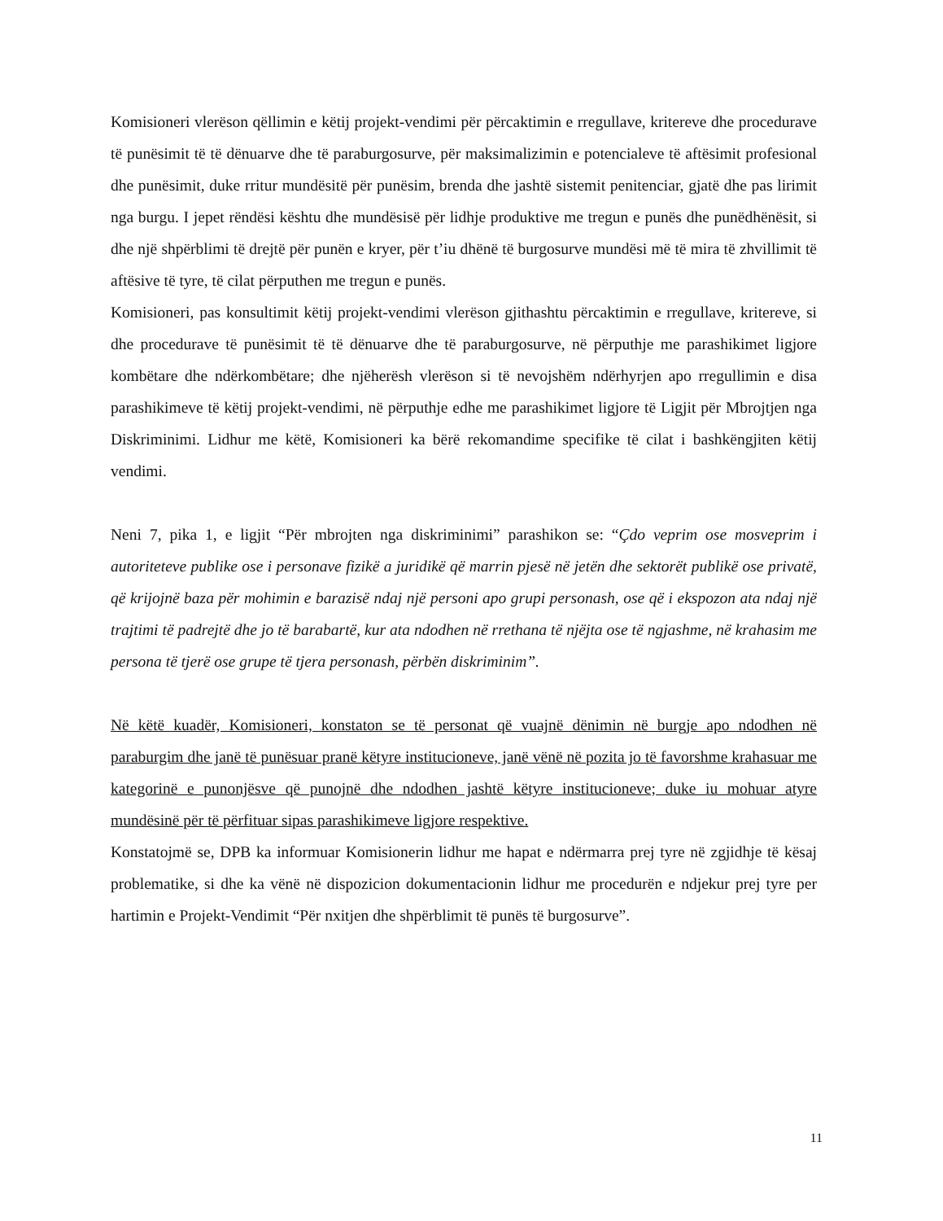Komisioneri vlerëson qëllimin e këtij projekt-vendimi për përcaktimin e rregullave, kritereve dhe procedurave të punësimit të të dënuarve dhe të paraburgosurve, për maksimalizimin e potencialeve të aftësimit profesional dhe punësimit, duke rritur mundësitë për punësim, brenda dhe jashtë sistemit penitenciar, gjatë dhe pas lirimit nga burgu. I jepet rëndësi kështu dhe mundësisë për lidhje produktive me tregun e punës dhe punëdhënësit, si dhe një shpërblimi të drejtë për punën e kryer, për t’iu dhënë të burgosurve mundësi më të mira të zhvillimit të aftësive të tyre, të cilat përputhen me tregun e punës.
Komisioneri, pas konsultimit këtij projekt-vendimi vlerëson gjithashtu përcaktimin e rregullave, kritereve, si dhe procedurave të punësimit të të dënuarve dhe të paraburgosurve, në përputhje me parashikimet ligjore kombëtare dhe ndërkombëtare; dhe njëherësh vlerëson si të nevojshëm ndërhyrjen apo rregullimin e disa parashikimeve të këtij projekt-vendimi, në përputhje edhe me parashikimet ligjore të Ligjit për Mbrojtjen nga Diskriminimi. Lidhur me këtë, Komisioneri ka bërë rekomandime specifike të cilat i bashkëngjiten këtij vendimi.
Neni 7, pika 1, e ligjit “Për mbrojten nga diskriminimi” parashikon se: “Çdo veprim ose mosveprim i autoriteteve publike ose i personave fizikë a juridikë që marrin pjesë në jetën dhe sektorët publikë ose privatë, që krijojnë baza për mohimin e barazisë ndaj një personi apo grupi personash, ose që i ekspozon ata ndaj një trajtimi të padrejtë dhe jo të barabartë, kur ata ndodhen në rrethana të njëjta ose të ngjashme, në krahasim me persona të tjerë ose grupe të tjera personash, përbën diskriminim”.
Në këtë kuadër, Komisioneri, konstaton se të personat që vuajnë dënimin në burgje apo ndodhen në paraburgim dhe janë të punësuar pranë këtyre institucioneve, janë vënë në pozita jo të favorshme krahasuar me kategorinë e punonjësve që punojnë dhe ndodhen jashtë këtyre institucioneve; duke iu mohuar atyre mundësinë për të përfituar sipas parashikimeve ligjore respektive.
Konstatojmë se, DPB ka informuar Komisionerin lidhur me hapat e ndërmarra prej tyre në zgjidhje të kësaj problematike, si dhe ka vënë në dispozicion dokumentacionin lidhur me procedurën e ndjekur prej tyre per hartimin e Projekt-Vendimit “Për nxitjen dhe shpërblimit të punës të burgosurve”.
11